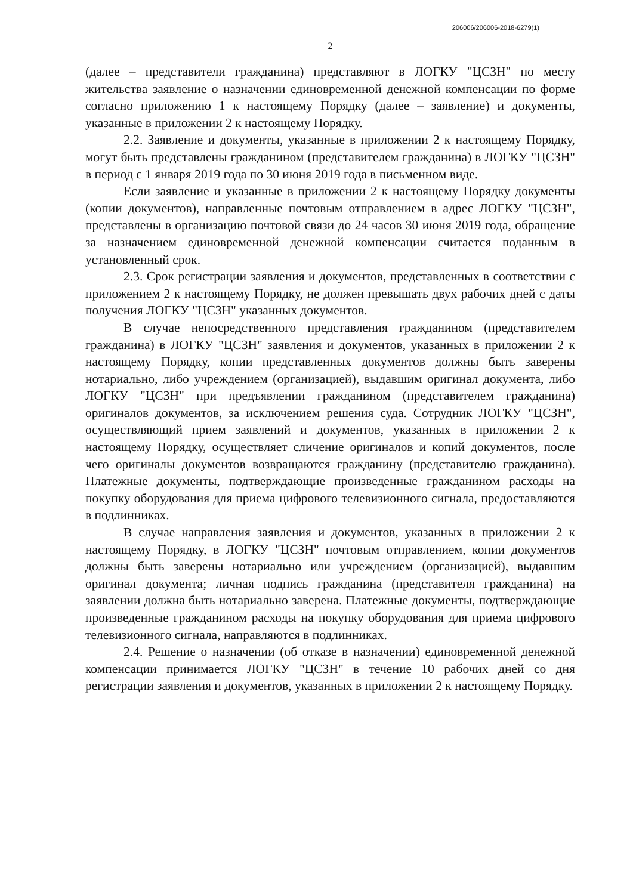206006/206006-2018-6279(1)
2
(далее – представители гражданина) представляют в ЛОГКУ "ЦСЗН" по месту жительства заявление о назначении единовременной денежной компенсации по форме согласно приложению 1 к настоящему Порядку (далее – заявление) и документы, указанные в приложении 2 к настоящему Порядку.
2.2. Заявление и документы, указанные в приложении 2 к настоящему Порядку, могут быть представлены гражданином (представителем гражданина) в ЛОГКУ "ЦСЗН" в период с 1 января 2019 года по 30 июня 2019 года в письменном виде.
Если заявление и указанные в приложении 2 к настоящему Порядку документы (копии документов), направленные почтовым отправлением в адрес ЛОГКУ "ЦСЗН", представлены в организацию почтовой связи до 24 часов 30 июня 2019 года, обращение за назначением единовременной денежной компенсации считается поданным в установленный срок.
2.3. Срок регистрации заявления и документов, представленных в соответствии с приложением 2 к настоящему Порядку, не должен превышать двух рабочих дней с даты получения ЛОГКУ "ЦСЗН" указанных документов.
В случае непосредственного представления гражданином (представителем гражданина) в ЛОГКУ "ЦСЗН" заявления и документов, указанных в приложении 2 к настоящему Порядку, копии представленных документов должны быть заверены нотариально, либо учреждением (организацией), выдавшим оригинал документа, либо ЛОГКУ "ЦСЗН" при предъявлении гражданином (представителем гражданина) оригиналов документов, за исключением решения суда. Сотрудник ЛОГКУ "ЦСЗН", осуществляющий прием заявлений и документов, указанных в приложении 2 к настоящему Порядку, осуществляет сличение оригиналов и копий документов, после чего оригиналы документов возвращаются гражданину (представителю гражданина). Платежные документы, подтверждающие произведенные гражданином расходы на покупку оборудования для приема цифрового телевизионного сигнала, предоставляются в подлинниках.
В случае направления заявления и документов, указанных в приложении 2 к настоящему Порядку, в ЛОГКУ "ЦСЗН" почтовым отправлением, копии документов должны быть заверены нотариально или учреждением (организацией), выдавшим оригинал документа; личная подпись гражданина (представителя гражданина) на заявлении должна быть нотариально заверена. Платежные документы, подтверждающие произведенные гражданином расходы на покупку оборудования для приема цифрового телевизионного сигнала, направляются в подлинниках.
2.4. Решение о назначении (об отказе в назначении) единовременной денежной компенсации принимается ЛОГКУ "ЦСЗН" в течение 10 рабочих дней со дня регистрации заявления и документов, указанных в приложении 2 к настоящему Порядку.